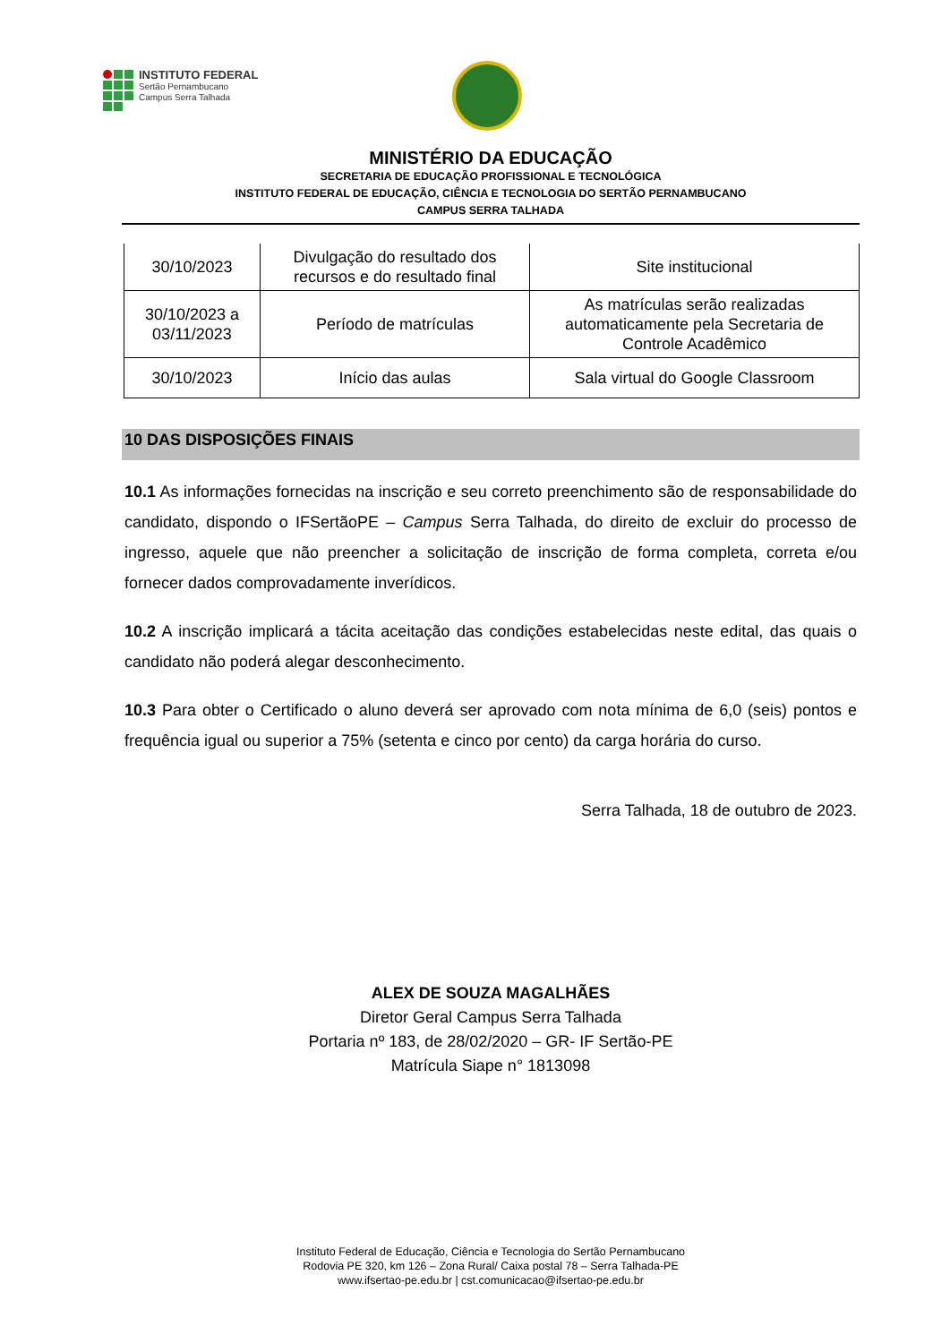INSTITUTO FEDERAL
Sertão Pernambucano
Campus Serra Talhada
MINISTÉRIO DA EDUCAÇÃO
SECRETARIA DE EDUCAÇÃO PROFISSIONAL E TECNOLÓGICA
INSTITUTO FEDERAL DE EDUCAÇÃO, CIÊNCIA E TECNOLOGIA DO SERTÃO PERNAMBUCANO
CAMPUS SERRA TALHADA
| 30/10/2023 | Divulgação do resultado dos recursos e do resultado final | Site institucional |
| 30/10/2023 a 03/11/2023 | Período de matrículas | As matrículas serão realizadas automaticamente pela Secretaria de Controle Acadêmico |
| 30/10/2023 | Início das aulas | Sala virtual do Google Classroom |
10 DAS DISPOSIÇÕES FINAIS
10.1 As informações fornecidas na inscrição e seu correto preenchimento são de responsabilidade do candidato, dispondo o IFSertãoPE – Campus Serra Talhada, do direito de excluir do processo de ingresso, aquele que não preencher a solicitação de inscrição de forma completa, correta e/ou fornecer dados comprovadamente inverídicos.
10.2 A inscrição implicará a tácita aceitação das condições estabelecidas neste edital, das quais o candidato não poderá alegar desconhecimento.
10.3 Para obter o Certificado o aluno deverá ser aprovado com nota mínima de 6,0 (seis) pontos e frequência igual ou superior a 75% (setenta e cinco por cento) da carga horária do curso.
Serra Talhada, 18 de outubro de 2023.
ALEX DE SOUZA MAGALHÃES
Diretor Geral Campus Serra Talhada
Portaria nº 183, de 28/02/2020 – GR- IF Sertão-PE
Matrícula Siape n° 1813098
Instituto Federal de Educação, Ciência e Tecnologia do Sertão Pernambucano
Rodovia PE 320, km 126 – Zona Rural/ Caixa postal 78 – Serra Talhada-PE
www.ifsertao-pe.edu.br | cst.comunicacao@ifsertao-pe.edu.br